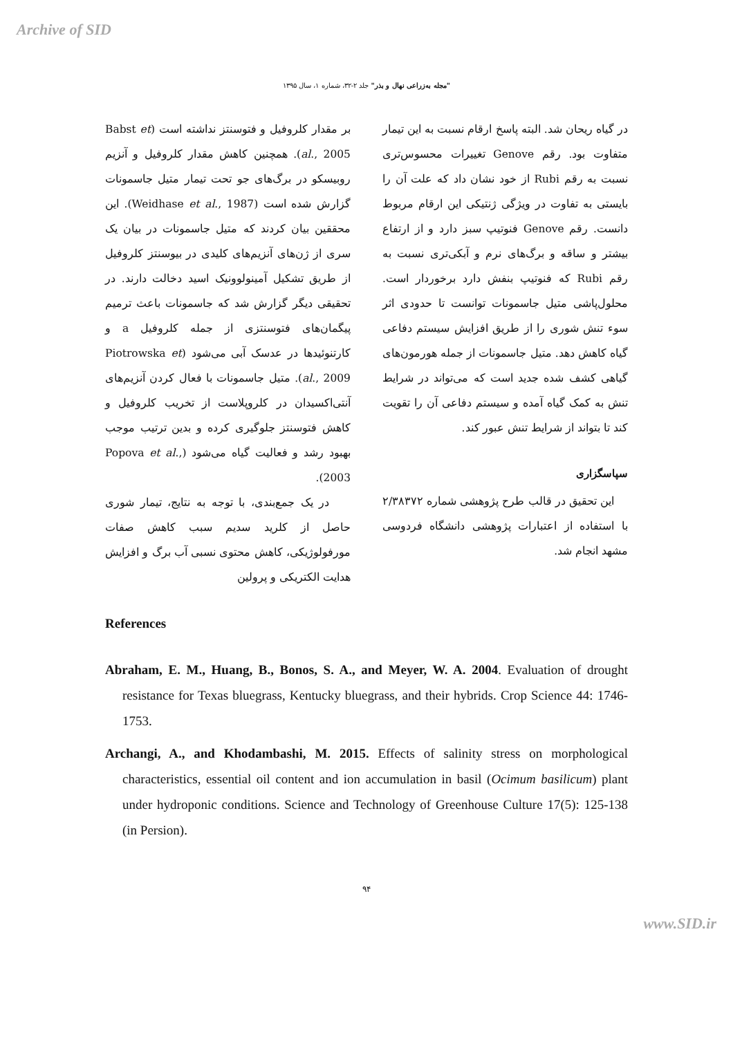Archive of SID
"مجله به‌زراعی نهال و بذر" جلد ۲-۳۲، شماره ۱، سال ۱۳۹۵
بر مقدار کلروفیل و فتوسنتز نداشته است (Babst et al., 2005). همچنین کاهش مقدار کلروفیل و آنزیم روبیسکو در برگ‌های جو تحت تیمار متیل جاسمونات گزارش شده است (Weidhase et al., 1987). این محققین بیان کردند که متیل جاسمونات در بیان یک سری از ژن‌های آنزیم‌های کلیدی در بیوسنتز کلروفیل از طریق تشکیل آمینولوونیک اسید دخالت دارند. در تحقیقی دیگر گزارش شد که جاسمونات باعث ترمیم پیگمان‌های فتوسنتزی از جمله کلروفیل a و کارتنوئیدها در عدسک آبی می‌شود (Piotrowska et al., 2009). متیل جاسمونات با فعال کردن آنزیم‌های آنتی‌اکسیدان در کلروپلاست از تخریب کلروفیل و کاهش فتوسنتز جلوگیری کرده و بدین ترتیب موجب بهبود رشد و فعالیت گیاه می‌شود (Popova et al., 2003).
در یک جمع‌بندی، با توجه به نتایج، تیمار شوری حاصل از کلرید سدیم سبب کاهش صفات مورفولوژیکی، کاهش محتوی نسبی آب برگ و افزایش هدایت الکتریکی و پرولین
در گیاه ریحان شد. البته پاسخ ارقام نسبت به این تیمار متفاوت بود. رقم Genove تغییرات محسوس‌تری نسبت به رقم Rubi از خود نشان داد که علت آن را بایستی به تفاوت در ویژگی ژنتیکی این ارقام مربوط دانست. رقم Genove فنوتیپ سبز دارد و از ارتفاع بیشتر و ساقه و برگ‌های نرم و آبکی‌تری نسبت به رقم Rubi که فنوتیپ بنفش دارد برخوردار است. محلول‌پاشی متیل جاسمونات توانست تا حدودی اثر سوء تنش شوری را از طریق افزایش سیستم دفاعی گیاه کاهش دهد. متیل جاسمونات از جمله هورمون‌های گیاهی کشف شده جدید است که می‌تواند در شرایط تنش به کمک گیاه آمده و سیستم دفاعی آن را تقویت کند تا بتواند از شرایط تنش عبور کند.
سپاسگزاری
این تحقیق در قالب طرح پژوهشی شماره ۲/۳۸۳۷۲ با استفاده از اعتبارات پژوهشی دانشگاه فردوسی مشهد انجام شد.
References
Abraham, E. M., Huang, B., Bonos, S. A., and Meyer, W. A. 2004. Evaluation of drought resistance for Texas bluegrass, Kentucky bluegrass, and their hybrids. Crop Science 44: 1746-1753.
Archangi, A., and Khodambashi, M. 2015. Effects of salinity stress on morphological characteristics, essential oil content and ion accumulation in basil (Ocimum basilicum) plant under hydroponic conditions. Science and Technology of Greenhouse Culture 17(5): 125-138 (in Persion).
۹۴
www.SID.ir